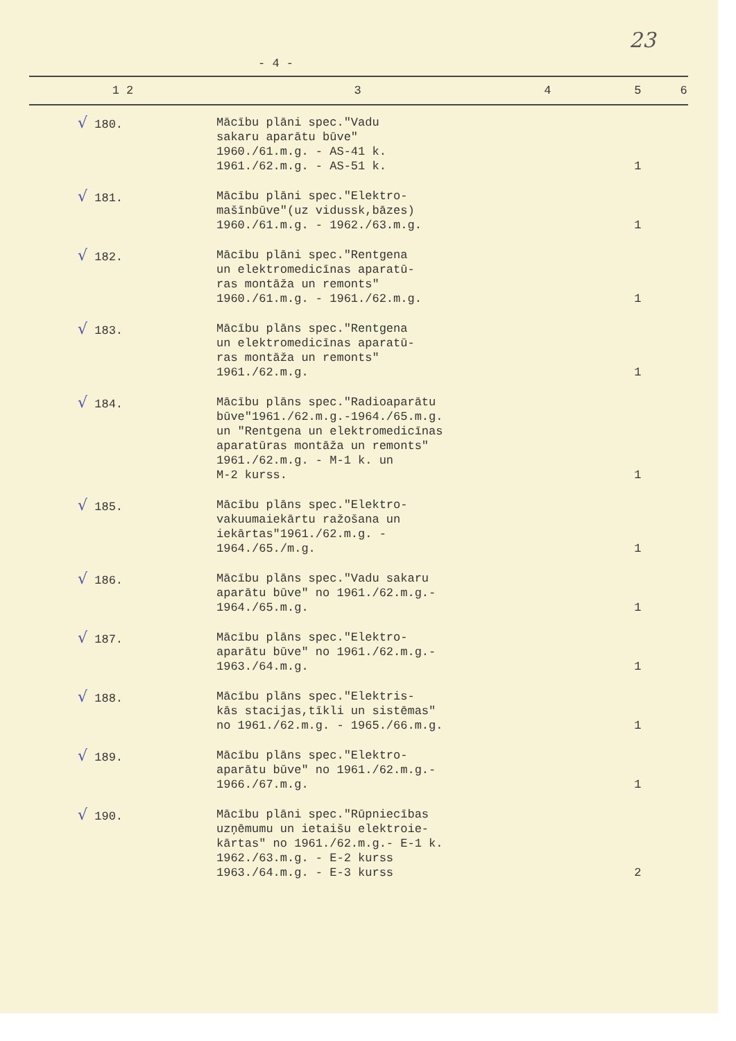23
- 4 -
| 1 2 | 3 | 4 | 5 | 6 |
| --- | --- | --- | --- | --- |
| √ 180. | Mācību plāni spec."Vadu sakaru aparātu būve" 1960./61.m.g. - AS-41 k. 1961./62.m.g. - AS-51 k. | | 1 | |
| √ 181. | Mācību plāni spec."Elektro- mašīnbūve"(uz vidussk,bāzes) 1960./61.m.g. - 1962./63.m.g. | | 1 | |
| √ 182. | Mācību plāni spec."Rentgena un elektromedicīnas aparatū- ras montāža un remonts" 1960./61.m.g. - 1961./62.m.g. | | 1 | |
| √ 183. | Mācību plāns spec."Rentgena un elektromedicīnas aparatū- ras montāža un remonts" 1961./62.m.g. | | 1 | |
| √ 184. | Mācību plāns spec."Radioaparātu būve"1961./62.m.g.-1964./65.m.g. un "Rentgena un elektromedicīnas aparatūras montāža un remonts" 1961./62.m.g. - M-1 k. un M-2 kurss. | | 1 | |
| √ 185. | Mācību plāns spec."Elektro- vakuumaiekārtu ražošana un iekārtas"1961./62.m.g. - 1964./65./m.g. | | 1 | |
| √ 186. | Mācību plāns spec."Vadu sakaru aparātu būve" no 1961./62.m.g.- 1964./65.m.g. | | 1 | |
| √ 187. | Mācību plāns spec."Elektro- aparātu būve" no 1961./62.m.g.- 1963./64.m.g. | | 1 | |
| √ 188. | Mācību plāns spec."Elektris- kās stacijas,tīkli un sistēmas" no 1961./62.m.g. - 1965./66.m.g. | | 1 | |
| √ 189. | Mācību plāns spec."Elektro- aparātu būve" no 1961./62.m.g.- 1966./67.m.g. | | 1 | |
| √ 190. | Mācību plāni spec."Rūpniecības uzņēmumu un ietaišu elektroie- kārtas" no 1961./62.m.g.- E-1 k. 1962./63.m.g. - E-2 kurss 1963./64.m.g. - E-3 kurss | | 2 | |